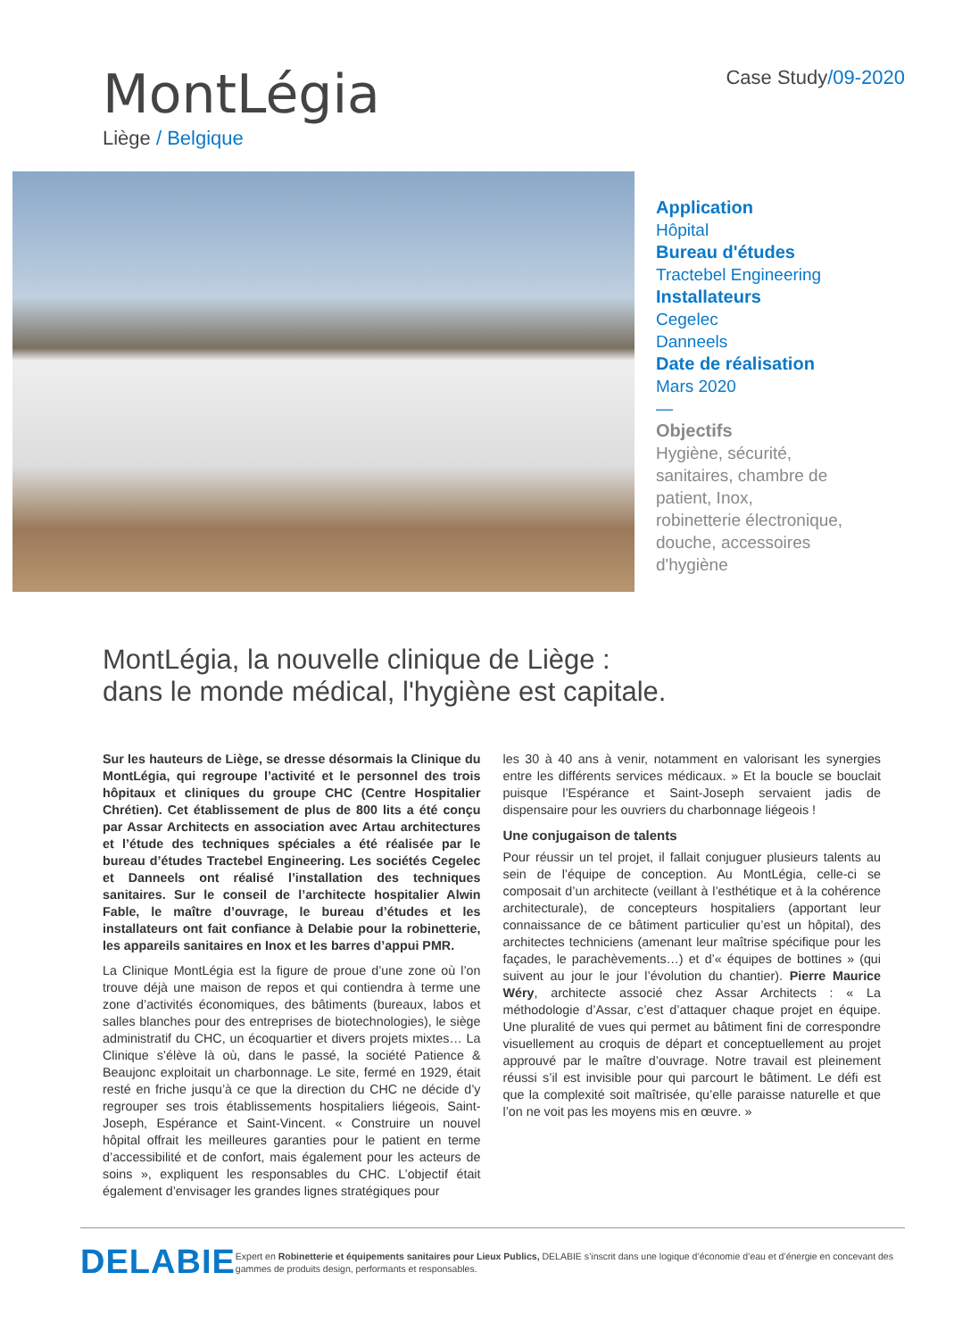MontLégia
Liège / Belgique
Case Study/09-2020
Application
Hôpital
Bureau d'études
Tractebel Engineering
Installateurs
Cegelec
Danneels
Date de réalisation
Mars 2020
—
Objectifs
Hygiène, sécurité,
sanitaires, chambre de
patient, Inox,
robinetterie électronique,
douche, accessoires
d'hygiène
MontLégia, la nouvelle clinique de Liège :
dans le monde médical, l'hygiène est capitale.
Sur les hauteurs de Liège, se dresse désormais la Clinique du MontLégia, qui regroupe l’activité et le personnel des trois hôpitaux et cliniques du groupe CHC (Centre Hospitalier Chrétien). Cet établissement de plus de 800 lits a été conçu par Assar Architects en association avec Artau architectures et l’étude des techniques spéciales a été réalisée par le bureau d’études Tractebel Engineering. Les sociétés Cegelec et Danneels ont réalisé l’installation des techniques sanitaires. Sur le conseil de l’architecte hospitalier Alwin Fable, le maître d’ouvrage, le bureau d’études et les installateurs ont fait confiance à Delabie pour la robinetterie, les appareils sanitaires en Inox et les barres d’appui PMR.
La Clinique MontLégia est la figure de proue d’une zone où l’on trouve déjà une maison de repos et qui contiendra à terme une zone d’activités économiques, des bâtiments (bureaux, labos et salles blanches pour des entreprises de biotechnologies), le siège administratif du CHC, un écoquartier et divers projets mixtes… La Clinique s’élève là où, dans le passé, la société Patience & Beaujonc exploitait un charbonnage. Le site, fermé en 1929, était resté en friche jusqu’à ce que la direction du CHC ne décide d’y regrouper ses trois établissements hospitaliers liégeois, Saint-Joseph, Espérance et Saint-Vincent. « Construire un nouvel hôpital offrait les meilleures garanties pour le patient en terme d’accessibilité et de confort, mais également pour les acteurs de soins », expliquent les responsables du CHC. L’objectif était également d’envisager les grandes lignes stratégiques pour
les 30 à 40 ans à venir, notamment en valorisant les synergies entre les différents services médicaux. » Et la boucle se bouclait puisque l’Espérance et Saint-Joseph servaient jadis de dispensaire pour les ouvriers du charbonnage liégeois !
Une conjugaison de talents
Pour réussir un tel projet, il fallait conjuguer plusieurs talents au sein de l’équipe de conception. Au MontLégia, celle-ci se composait d’un architecte (veillant à l’esthétique et à la cohérence architecturale), de concepteurs hospitaliers (apportant leur connaissance de ce bâtiment particulier qu’est un hôpital), des architectes techniciens (amenant leur maîtrise spécifique pour les façades, le parachèvements…) et d’« équipes de bottines » (qui suivent au jour le jour l’évolution du chantier). Pierre Maurice Wéry, architecte associé chez Assar Architects : « La méthodologie d’Assar, c’est d’attaquer chaque projet en équipe. Une pluralité de vues qui permet au bâtiment fini de correspondre visuellement au croquis de départ et conceptuellement au projet approuvé par le maître d’ouvrage. Notre travail est pleinement réussi s’il est invisible pour qui parcourt le bâtiment. Le défi est que la complexité soit maîtrisée, qu’elle paraisse naturelle et que l’on ne voit pas les moyens mis en œuvre. »
DELABIE
Expert en Robinetterie et équipements sanitaires pour Lieux Publics, DELABIE s’inscrit dans une logique d’économie d’eau et d’énergie en concevant des gammes de produits design, performants et responsables.